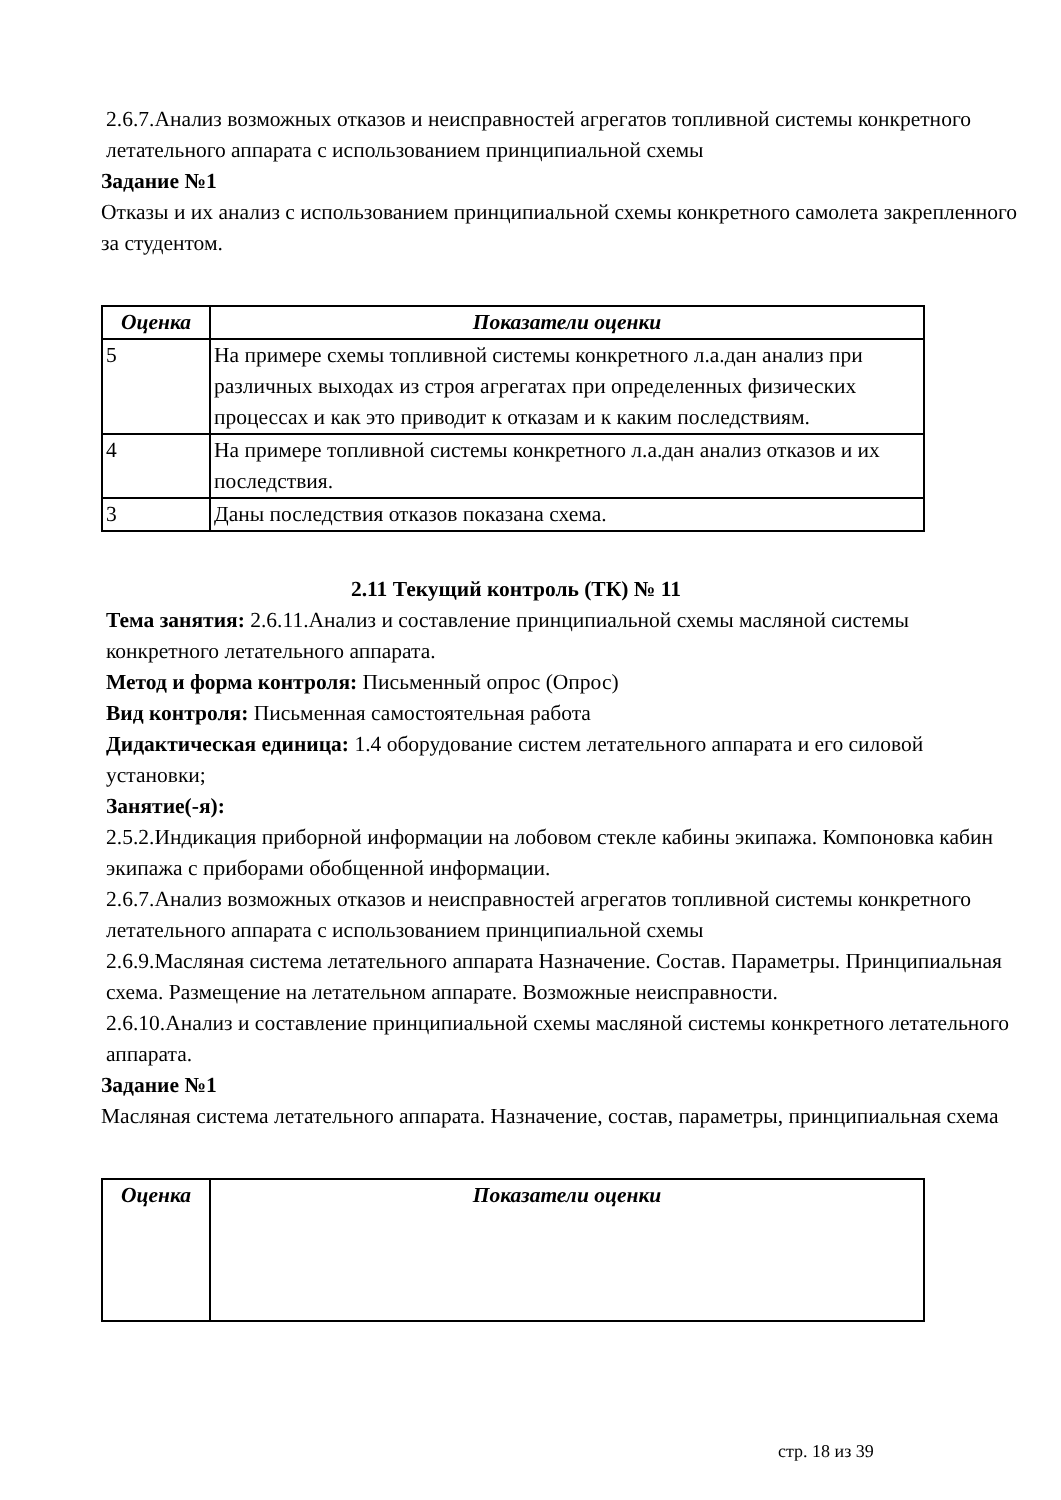2.6.7.Анализ возможных отказов и неисправностей агрегатов топливной системы конкретного летательного аппарата с использованием принципиальной схемы
Задание №1
Отказы и их анализ с использованием принципиальной схемы конкретного самолета закрепленного за студентом.
| Оценка | Показатели оценки |
| --- | --- |
| 5 | На примере схемы топливной системы конкретного л.а.дан анализ при различных выходах из строя агрегатах при определенных физических процессах и как это приводит к отказам и к каким последствиям. |
| 4 | На примере топливной системы конкретного л.а.дан анализ отказов и их последствия. |
| 3 | Даны последствия отказов показана схема. |
2.11 Текущий контроль (ТК) № 11
Тема занятия: 2.6.11.Анализ и составление принципиальной схемы масляной системы конкретного летательного аппарата.
Метод и форма контроля: Письменный опрос (Опрос)
Вид контроля: Письменная самостоятельная работа
Дидактическая единица: 1.4 оборудование систем летательного аппарата и его силовой установки;
Занятие(-я):
2.5.2.Индикация приборной информации на лобовом стекле кабины экипажа. Компоновка кабин экипажа с приборами обобщенной информации.
2.6.7.Анализ возможных отказов и неисправностей агрегатов топливной системы конкретного летательного аппарата с использованием принципиальной схемы
2.6.9.Масляная система летательного аппарата Назначение. Состав. Параметры. Принципиальная схема. Размещение на летательном аппарате. Возможные неисправности.
2.6.10.Анализ и составление принципиальной схемы масляной системы конкретного летательного аппарата.
Задание №1
Масляная система летательного аппарата. Назначение, состав, параметры, принципиальная схема
| Оценка | Показатели оценки |
| --- | --- |
стр. 18 из 39